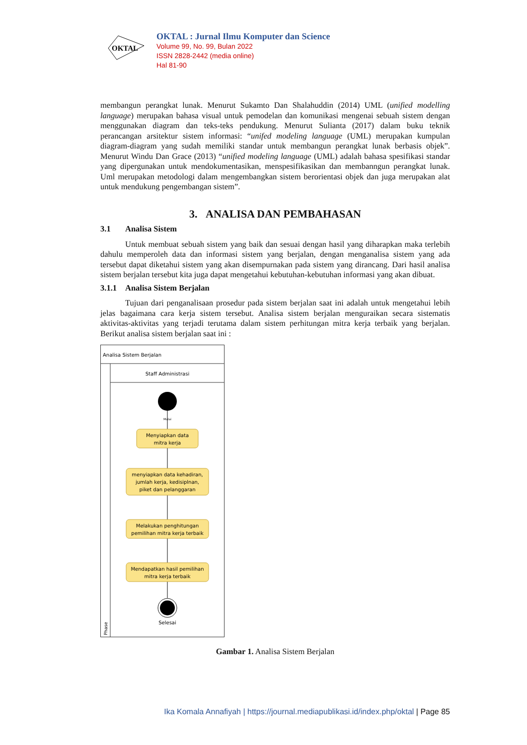OKTAL
OKTAL : Jurnal Ilmu Komputer dan Science
Volume 99, No. 99, Bulan 2022
ISSN 2828-2442 (media online)
Hal 81-90
membangun perangkat lunak. Menurut Sukamto Dan Shalahuddin (2014) UML (unified modelling language) merupakan bahasa visual untuk pemodelan dan komunikasi mengenai sebuah sistem dengan menggunakan diagram dan teks-teks pendukung. Menurut Sulianta (2017) dalam buku teknik perancangan arsitektur sistem informasi: “unifed modeling language (UML) merupakan kumpulan diagram-diagram yang sudah memiliki standar untuk membangun perangkat lunak berbasis objek”. Menurut Windu Dan Grace (2013) “unified modeling language (UML) adalah bahasa spesifikasi standar yang dipergunakan untuk mendokumentasikan, menspesifikasikan dan membanngun perangkat lunak. Uml merupakan metodologi dalam mengembangkan sistem berorientasi objek dan juga merupakan alat untuk mendukung pengembangan sistem”.
3. ANALISA DAN PEMBAHASAN
3.1 Analisa Sistem
Untuk membuat sebuah sistem yang baik dan sesuai dengan hasil yang diharapkan maka terlebih dahulu memperoleh data dan informasi sistem yang berjalan, dengan menganalisa sistem yang ada tersebut dapat diketahui sistem yang akan disempurnakan pada sistem yang dirancang. Dari hasil analisa sistem berjalan tersebut kita juga dapat mengetahui kebutuhan-kebutuhan informasi yang akan dibuat.
3.1.1 Analisa Sistem Berjalan
Tujuan dari penganalisaan prosedur pada sistem berjalan saat ini adalah untuk mengetahui lebih jelas bagaimana cara kerja sistem tersebut. Analisa sistem berjalan menguraikan secara sistematis aktivitas-aktivitas yang terjadi terutama dalam sistem perhitungan mitra kerja terbaik yang berjalan. Berikut analisa sistem berjalan saat ini :
Analisa Sistem Berjalan
Staff Administrasi
Mulai
Menyiapkan data
mitra kerja
menyiapkan data kehadiran,
jumlah kerja, kedisiplnan,
piket dan pelanggaran
Melakukan penghitungan
pemilihan mitra kerja terbaik
Mendapatkan hasil pemilihan
mitra kerja terbaik
Selesai
Phase
Gambar 1. Analisa Sistem Berjalan
Ika Komala Annafiyah | https://journal.mediapublikasi.id/index.php/oktal | Page 85